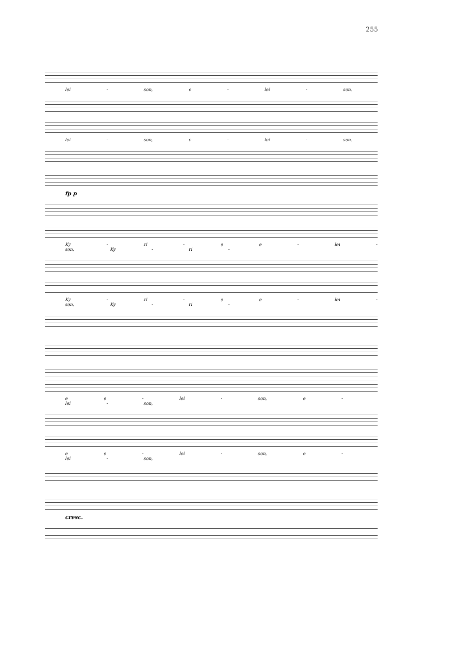255
lei - son, e - lei - son.
lei - son, e - lei - son.
fp p
Ky - ri - e e - lei - son, Ky - ri -
Ky - ri - e e - lei - son, Ky - ri -
e e - lei - son, e - lei - son,
e e - lei - son, e - lei - son,
cresc.